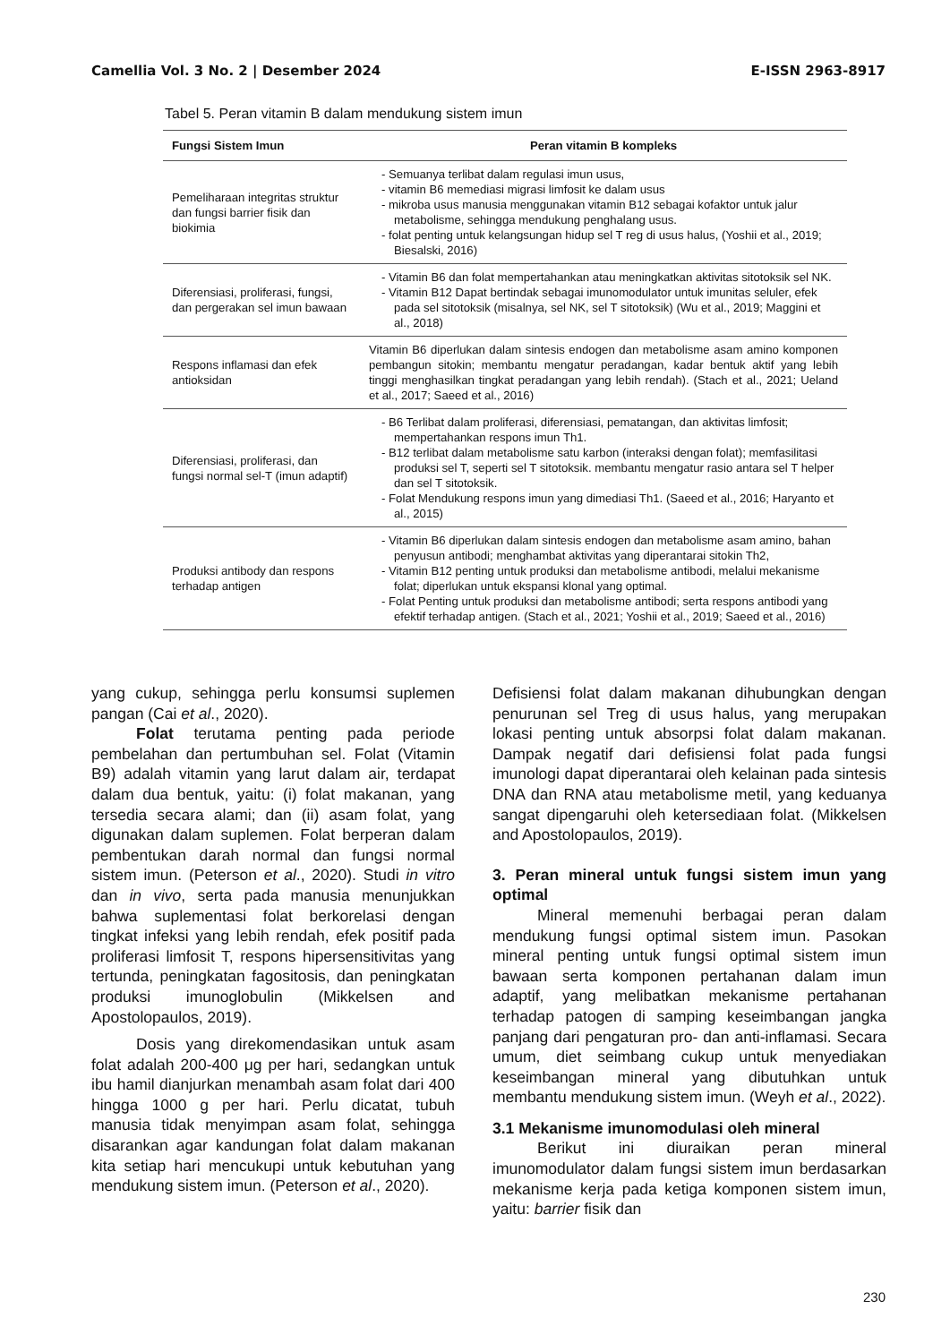Camellia Vol. 3 No. 2 | Desember 2024 E-ISSN 2963-8917
Tabel 5. Peran vitamin B dalam mendukung sistem imun
| Fungsi Sistem Imun | Peran vitamin B kompleks |
| --- | --- |
| Pemeliharaan integritas struktur dan fungsi barrier fisik dan biokimia | - Semuanya terlibat dalam regulasi imun usus, - vitamin B6 memediasi migrasi limfosit ke dalam usus - mikroba usus manusia menggunakan vitamin B12 sebagai kofaktor untuk jalur metabolisme, sehingga mendukung penghalang usus. - folat penting untuk kelangsungan hidup sel T reg di usus halus, (Yoshii et al., 2019; Biesalski, 2016) |
| Diferensiasi, proliferasi, fungsi, dan pergerakan sel imun bawaan | - Vitamin B6 dan folat mempertahankan atau meningkatkan aktivitas sitotoksik sel NK. - Vitamin B12 Dapat bertindak sebagai imunomodulator untuk imunitas seluler, efek pada sel sitotoksik (misalnya, sel NK, sel T sitotoksik) (Wu et al., 2019; Maggini et al., 2018) |
| Respons inflamasi dan efek antioksidan | Vitamin B6 diperlukan dalam sintesis endogen dan metabolisme asam amino komponen pembangun sitokin; membantu mengatur peradangan, kadar bentuk aktif yang lebih tinggi menghasilkan tingkat peradangan yang lebih rendah). (Stach et al., 2021; Ueland et al., 2017; Saeed et al., 2016) |
| Diferensiasi, proliferasi, dan fungsi normal sel-T (imun adaptif) | - B6 Terlibat dalam proliferasi, diferensiasi, pematangan, dan aktivitas limfosit; mempertahankan respons imun Th1. - B12 terlibat dalam metabolisme satu karbon (interaksi dengan folat); memfasilitasi produksi sel T, seperti sel T sitotoksik. membantu mengatur rasio antara sel T helper dan sel T sitotoksik. - Folat Mendukung respons imun yang dimediasi Th1. (Saeed et al., 2016; Haryanto et al., 2015) |
| Produksi antibody dan respons terhadap antigen | - Vitamin B6 diperlukan dalam sintesis endogen dan metabolisme asam amino, bahan penyusun antibodi; menghambat aktivitas yang diperantarai sitokin Th2, - Vitamin B12 penting untuk produksi dan metabolisme antibodi, melalui mekanisme folat; diperlukan untuk ekspansi klonal yang optimal. - Folat Penting untuk produksi dan metabolisme antibodi; serta respons antibodi yang efektif terhadap antigen. (Stach et al., 2021; Yoshii et al., 2019; Saeed et al., 2016) |
yang cukup, sehingga perlu konsumsi suplemen pangan (Cai et al., 2020).
Folat terutama penting pada periode pembelahan dan pertumbuhan sel. Folat (Vitamin B9) adalah vitamin yang larut dalam air, terdapat dalam dua bentuk, yaitu: (i) folat makanan, yang tersedia secara alami; dan (ii) asam folat, yang digunakan dalam suplemen. Folat berperan dalam pembentukan darah normal dan fungsi normal sistem imun. (Peterson et al., 2020). Studi in vitro dan in vivo, serta pada manusia menunjukkan bahwa suplementasi folat berkorelasi dengan tingkat infeksi yang lebih rendah, efek positif pada proliferasi limfosit T, respons hipersensitivitas yang tertunda, peningkatan fagositosis, dan peningkatan produksi imunoglobulin (Mikkelsen and Apostolopaulos, 2019).
Dosis yang direkomendasikan untuk asam folat adalah 200-400 μg per hari, sedangkan untuk ibu hamil dianjurkan menambah asam folat dari 400 hingga 1000 g per hari. Perlu dicatat, tubuh manusia tidak menyimpan asam folat, sehingga disarankan agar kandungan folat dalam makanan kita setiap hari mencukupi untuk kebutuhan yang mendukung sistem imun. (Peterson et al., 2020).
Defisiensi folat dalam makanan dihubungkan dengan penurunan sel Treg di usus halus, yang merupakan lokasi penting untuk absorpsi folat dalam makanan. Dampak negatif dari defisiensi folat pada fungsi imunologi dapat diperantarai oleh kelainan pada sintesis DNA dan RNA atau metabolisme metil, yang keduanya sangat dipengaruhi oleh ketersediaan folat. (Mikkelsen and Apostolopaulos, 2019).
3. Peran mineral untuk fungsi sistem imun yang optimal
Mineral memenuhi berbagai peran dalam mendukung fungsi optimal sistem imun. Pasokan mineral penting untuk fungsi optimal sistem imun bawaan serta komponen pertahanan dalam imun adaptif, yang melibatkan mekanisme pertahanan terhadap patogen di samping keseimbangan jangka panjang dari pengaturan pro- dan anti-inflamasi. Secara umum, diet seimbang cukup untuk menyediakan keseimbangan mineral yang dibutuhkan untuk membantu mendukung sistem imun. (Weyh et al., 2022).
3.1 Mekanisme imunomodulasi oleh mineral
Berikut ini diuraikan peran mineral imunomodulator dalam fungsi sistem imun berdasarkan mekanisme kerja pada ketiga komponen sistem imun, yaitu: barrier fisik dan
230